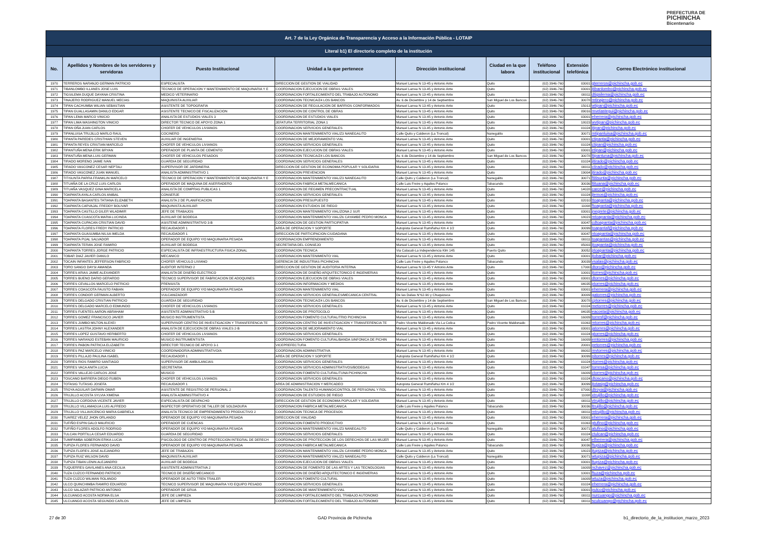PREFECTURA DE
PICHINCHA
Bicentenario
| Art. 7 de la Ley Orgánica de Transparencia y Acceso a la Información Pública - LOTAIP | | | | | | | | |
| --- | --- | --- | --- | --- | --- | --- | --- | --- |
| Literal b1) El directorio completo de la institución | | | | | | | | |
| No. | Apellidos y Nombres de los servidores y servidoras | Puesto Institucional | Unidad a la que pertenece | Dirección institucional | Ciudad en la que labora | Teléfono institucional | Extensión telefónica | Correo Electrónico institucional |
| 1970 | TERREROS NARANJO GERMAN PATRICIO | ESPECIALISTA | DIRECCION DE GESTION DE VIALIDAD | Manuel Larrea N 13-45 y Antonio Ante | Quito | (02) 3946-760 | 03001 | gterreros@pichincha.gob.ec |
| 1971 | TIBANLOMBO ILLANES JOSE LUIS | TECNICO DE OPERACION Y MANTENIMIENTO DE MAQUINARIA Y E | COORDINACION EJECUCION DE OBRAS VIALES | Manuel Larrea N 13-45 y Antonio Ante | Quito | (02) 3946-760 | 03001 | jtibanlombo@pichincha.gob.ec |
| 1972 | TIGSILEMA DUQUE DAYANA CRISTINA | MEDICO VETERINARIO | COORDINACION FORTALECIMIENTO DEL TRABAJO AUTONOMO | Manuel Larrea N 13-45 y Antonio Ante | Quito | (02) 3946-760 | 00011 | dtigsilema@pichincha.gob.ec |
| 1973 | TINAJERO RODRIGUEZ MANUEL MECIAS | MAQUINISTA AUXILIAR | COORDINACION TECNICA/Z4 LOS BANCOS | Av. 6 de Diciembre y 14 de Septiembre | San Miguel de Los Bancos | (02) 3946-760 | 30078 | mtinajero@pichincha.gob.ec |
| 1974 | TIPAN CACHUMBA WILIAN SEBASTIAN | ASISTENTE DE TOPOGRAFIA | COORDINACION DE REGULACION DE BARRIOS CONFORMADOS | Manuel Larrea N 13-45 y Antonio Ante | Quito | (02) 3946-760 | 15013 | wtipan@pichincha.gob.ec |
| 1975 | TIPAN GUALLASAMIN DANILO EDGAR | ASISTENTE TECNICO DE FISCALIZACION | COORDINACION DE CONTROL DE OBRAS | Manuel Larrea N 13-45 y Antonio Ante | Quito | (02) 3946-760 | 09016 | mvelastegui@pichincha.gob.ec |
| 1976 | TIPAN LEMA MARCO VINICIO | ANALISTA DE ESTUDIOS VIALES 3 | COORDINACION DE ESTUDIOS VIALES | Manuel Larrea N 13-45 y Antonio Ante | Quito | (02) 3946-760 | 03001 | eherrera@pichincha.gob.ec |
| 1977 | TIPAN LIMA WASHINGTON VINICIO | DIRECTOR TECNICO DE APOYO ZONA 1 | JEFATURA TERRITORIAL ZONA 1 | Manuel Larrea N 13-45 y Antonio Ante | Quito | (02) 3946-760 | 18023 | wvtipan@pichincha.gob.ec |
| 1978 | TIPAN OÑA JUAN CARLOS | CHOFER DE VEHICULOS LIVIANOS | COORDINACION SERVICIOS GENERALES | Manuel Larrea N 13-45 y Antonio Ante | Quito | (02) 3946-760 | 01024 | jtipan@pichincha.gob.ec |
| 1979 | TIPANLUISA TRUJILLO MARLO RAUL | COCINERO | COORDINACION MANTENIMIENTO VIAL/Z3 NANEGALITO | Calle Quito y Calderon (La Troncal) | Nanegalito | (02) 3946-760 | 30071 | mtipanluisa@pichincha.gob.ec |
| 1980 | TIPANTA PAREDES CRISTHIAN STEVEN | AUXILIAR DE INGENIERIA | COORDINACION DE MEJORAMIENTO VIAL | Manuel Larrea N 13-45 y Antonio Ante | Quito | (02) 3946-760 | 03001 | ctipanta@pichincha.gob.ec |
| 1981 | TIPANTA REYES CRISTIAN MARCELO | CHOFER DE VEHICULOS LIVIANOS | COORDINACION SERVICIOS GENERALES | Manuel Larrea N 13-45 y Antonio Ante | Quito | (02) 3946-760 | 01024 | ctipan@pichincha.gob.ec |
| 1982 | TIPANTUÑA MENA ERIK BRYAN | OPERADOR DE PLANTA DE CEMENTO | COORDINACION EJECUCION DE OBRAS VIALES | Manuel Larrea N 13-45 y Antonio Ante | Quito | (02) 3946-760 | 03001 | etipan@pichincha.gob.ec |
| 1983 | TIPANTUÑA MENA LUIS GERMAN | CHOFER DE VEHICULOS PESADOS | COORDINACION TECNICA/Z4 LOS BANCOS | Av. 6 de Diciembre y 14 de Septiembre | San Miguel de Los Bancos | (02) 3946-760 | 30078 | ltipantuna@pichincha.gob.ec |
| 1984 | TIRADO MORENO JAIME IVAN | GUARDIA DE SEGURIDAD | COORDINACION SERVICIOS GENERALES | Manuel Larrea N 13-45 y Antonio Ante | Quito | (02) 3946-760 | 01024 | jitirado@pichincha.gob.ec |
| 1985 | TIRADO VASCONEZ CESAR NEPTALI | SUPERVISOR DE JARDINERIA | DIRECCION DE GESTION DE ECONOMIA POPULAR Y SOLIDARIA | Manuel Larrea N 13-45 y Antonio Ante | Quito | (02) 3946-760 | 00011 | ctirado@pichincha.gob.ec |
| 1986 | TIRADO VASCONEZ JUAN MANUEL | ANALISTA ADMINISTRATIVO 1 | COORDINACION PREVENCION | Manuel Larrea N 13-45 y Antonio Ante | Quito | (02) 3946-760 | 19004 | jtirado@pichincha.gob.ec |
| 1987 | TITISUNTA PARRA FRANKLIN MARCELO | TECNICO DE OPERACION Y MANTENIMIENTO DE MAQUINARIA Y E | COORDINACION MANTENIMIENTO VIAL/Z3 NANEGALITO | Calle Quito y Calderon (La Troncal) | Nanegalito | (02) 3946-760 | 30071 | ftitisunta@pichincha.gob.ec |
| 1988 | TITUAÑA DE LA CRUZ LUIS CARLOS | OPERADOR DE MAQUINA DE ASERRADERO | COORDINACION FABRICA METALMECANICA | Calle Luis Freire y Aquiles Polanco | Tabacundo | (02) 3946-760 | 30036 | ltituana@pichincha.gob.ec |
| 1989 | TITUAÑA VASQUEZ GINA MARICELA | ANALISTA DE COMPRAS PUBLICAS 1 | COORDINACION DE REGIMEN PRECONTRACTUAL | Manuel Larrea N 13-45 y Antonio Ante | Quito | (02) 3946-760 | 14028 | carce@pichincha.gob.ec |
| 1990 | TOAPANTA AYALA CARLOS ANIBAL | CONSERJE | COORDINACION SERVICIOS GENERALES | Manuel Larrea N 13-45 y Antonio Ante | Quito | (02) 3946-760 | 01024 | jlemos@pichincha.gob.ec |
| 1991 | TOAPANTA BASANTES TATIANA ELIZABETH | ANALISTA 2 DE PLANIFICACION | COORDINACION PRESUPUESTO | Manuel Larrea N 13-45 y Antonio Ante | Quito | (02) 3946-760 | 02010 | ttoapanta@pichincha.gob.ec |
| 1992 | TOAPANTA CARVAJAL FREDDY BOLIVAR | MAQUINISTA AUXILIAR | COORDINACION ESTUDIOS DE RIEGO | Manuel Larrea N 13-45 y Antonio Ante | Quito | (02) 3946-760 | 11008 | ftoapanta@pichincha.gob.ec |
| 1993 | TOAPANTA CASTILLO GILER WLADIMIR | JEFE DE TRABAJOS | COORDINACION MANTENIMIENTO VIAL/ZONA 2 SUR | Manuel Larrea N 13-45 y Antonio Ante | Quito | (02) 3946-760 | 03001 | jnegrete@pichincha.gob.ec |
| 1994 | TOAPANTA CUASCOTA MARIA LUCINDA | AUXILIAR DE BODEGA | COORDINACION MANTENIMIENTO VIAL/Z6 CAYAMBE PEDRO MONCA | Manuel Larrea N 13-45 y Antonio Ante | Quito | (02) 3946-760 | 18023 | mtoapanta@pichincha.gob.ec |
| 1995 | TOAPANTA CUPACAN CRISTIAN DAVID | ASISTENE ADMINISTRATIVO 3-B | COORDINACION DE GESTION PARTICIPATIVA | Manuel Larrea N 13-45 y Antonio Ante | Quito | (02) 3946-760 | 00047 | cdtoapanta@pichincha.gob.ec |
| 1996 | TOAPANTA FLORES FREDY PATRICIO | RECAUDADOR 1 | AREA DE OPERACION Y SOPORTE | Autopista General Rumiñahui Km 4 1/2 | Quito | (02) 3946-760 | 30099 | toapantaf@pichincha.gob.ec |
| 1997 | TOAPANTA GUASUMBA NILSA IMELDA | RECAUDADOR 1 | DIRECCION DE PARTICIPACION CIUDADANA | Manuel Larrea N 13-45 y Antonio Ante | Quito | (02) 3946-760 | 00047 | ntoapanta@pichincha.gob.ec |
| 1998 | TOAPANTA PIJAL SALVADOR | OPERADOR DE EQUIPO Y/O MAQUINARIA PESADA | COORDINACION EMPRENDIMIENTO | Manuel Larrea N 13-45 y Antonio Ante | Quito | (02) 3946-760 | 00011 | toapantas@pichincha.gob.ec |
| 1999 | TOAPANTA TERAN JOSE RAMIRO | AUXILIAR DE BODEGA | SECRETARIA DEL CONSEJO | Manuel Larrea N 13-45 y Antonio Ante | Quito | (02) 3946-760 | 05003 | jtoapanta@pichincha.gob.ec |
| 2000 | TOAPANTA TORRES JORGE PATRICIO | ESPECIALISTA DE INFRAESTRUCTURA FISICA ZONAL | COORDINACION TECNICA | Via Calacali-La Independencia Klm 145 | Puerto Quito | (02) 3946-760 | 30052 | ptoapanta@pichincha.gob.ec |
| 2001 | TOBAR DIAZ JAVIER DANILO | MECANICO | COORDINACION MANTENIMIENTO VIAL | Manuel Larrea N 13-45 y Antonio Ante | Quito | (02) 3946-760 | 03001 | jtobar@pichincha.gob.ec |
| 2002 | TOCAIN INFANTES JEFFERSON FABRICIO | CHOFER VEHICULO LIVIANO | GERENCIA DE INDUSTRIAS PICHINCHA | Calle Luis Freire y Aquiles Polanco | Tabacundo | (02) 3946-760 | 30039 | vsalas@pichincha.gob.ec |
| 2003 | TORO SANGO DAYSI AMANDA | AUDITOR INTERNO 2 | DIRECCION DE GESTION DE AUDITORIA INTERNA | Manuel Larrea N 13-45 Y Antonio Ante | Quito | (02) 3946-760 | 17000 | dtoro@pichincha.gob.ec |
| 2004 | TORRES ARIAS JAIME ALEXANDER | ANALISTA DE DISEÑO ELECTRICO | COORDINACION DE DISEÑO ARQUITECTONICO E INGENIERIAS | Manuel Larrea N 13-45 y Antonio Ante | Quito | (02) 3946-760 | 10001 | jtorres@pichincha.gob.ec |
| 2005 | TORRES BUENO DARIO GERARDO | TECNICO SUPERVISOR DE FABRICACION DE ADOQUINES | COORDINACION EJECUCION DE OBRAS VIALES | Manuel Larrea N 13-45 y Antonio Ante | Quito | (02) 3946-760 | 03001 | dtorres@pichincha.gob.ec |
| 2006 | TORRES CEVALLOS MARCELO PATRICIO | PRENSISTA | COORDINACION INFORMACION Y MEDIOS | Manuel Larrea N 13-45 y Antonio Ante | Quito | (02) 3946-760 | 04035 | ptorres@pichincha.gob.ec |
| 2007 | TORRES COASCOTA FAUSTO FABIAN | OPERADOR DE EQUIPO Y/O MAQUINARIA PESADA | COORDINACION MANTENIMIENTO VIAL | Manuel Larrea N 13-45 y Antonio Ante | Quito | (02) 3946-760 | 03001 | eherrera@pichincha.gob.ec |
| 2008 | TORRES CONDOR GERMAN ALBERTO | VULCANIZADOR | COORDINACION SERVICIOS GENERALES/MECANICA CENTRAL | De las Dalias N°62-90 y Chuquizaca | Quito | (02) 3946-760 | 30009 | gatorres@pichincha.gob.ec |
| 2009 | TORRES DELGADO CRISTIAN PATRICIO | GUARDIA DE SEGURIDAD | COORDINACION TECNICA/Z4 LOS BANCOS | Av. 6 de Diciembre y 14 de Septiembre | San Miguel de Los Bancos | (02) 3946-760 | 30078 | cptorres@pichincha.gob.ec |
| 2010 | TORRES DELGADO MARCELO EDMUNDO | CHOFER DE VEHICULOS LIVIANOS | COORDINACION SERVICIOS GENERALES | Manuel Larrea N 13-45 y Antonio Ante | Quito | (02) 3946-760 | 01024 | metorres@pichincha.gob.ec |
| 2011 | TORRES FUENTES AARON ABRAHAM | ASISTENTE ADMINISTRATIVO 5-B | COORDINACION DE PROTOCOLO | Manuel Larrea N 13-45 y Antonio Ante | Quito | (02) 3946-760 | 04035 | eacosta@pichincha.gob.ec |
| 2012 | TORRES GOMEZ FRANCISCO JAVIER | MUSICO INSTRUMENTISTA | COORDINACION FOMENTO CULTURAL/TRIO PICHINCHA | Manuel Larrea N 13-45 y Antonio Ante | Quito | (02) 3946-760 | 16009 | torresf@pichincha.gob.ec |
| 2013 | TORRES JUMBO MILTON ALEXEI | SUPERVISOR CENTRO DE INVESTIGACION Y TRANSFERENCIA TE | COORDINACION CENTRO DE INVESTIGACION Y TRANSFERENCIA TE | Pedro Vicente Maldonado Via La Celica | Pedro Vicente Maldonado | (02) 3946-760 | 01063 | mtorres@pichincha.gob.ec |
| 2014 | TORRES LASTRA JOHNY ALEXANDER | ANALISTA DE EJECUCION DE OBRAS VIALES 2-B | COORDINACION DE MEJORAMIENTO VIAL | Manuel Larrea N 13-45 y Antonio Ante | Quito | (02) 3946-760 | 03001 | jatorres@pichincha.gob.ec |
| 2015 | TORRES LOPEZ GUSTAVO HERIBERTO | CHOFER DE VEHICULOS LIVIANOS | COORDINACION SERVICIOS GENERALES | Manuel Larrea N 13-45 y Antonio Ante | Quito | (02) 3946-760 | 01024 | gtorres@pichincha.gob.ec |
| 2016 | TORRES NARANJO ESTEBAN MAURICIO | MUSICO INSTRUMENTISTA | COORDINACION FOMENTO CULTURAL/BANDA SINFONICA DE PICHIN | Manuel Larrea N 13-45 y Antonio Ante | Quito | (02) 3946-760 | 16009 | emtorres@pichincha.gob.ec |
| 2017 | TORRES PABON PATRICIA ELIZABETH | DIRECTOR TECNICO DE APOYO 3-1 | VICEPREFECTURA | Manuel Larrea N 13-45 y Antonio Ante | Quito | (02) 3946-760 | 20001 | petorres@pichincha.gob.ec |
| 2018 | TORRES PAZ MARCELO VINICIO | COORDINADOR/A ADMINISTRATIVO/A | COORDINACION ADMINISTRATIVA | Manuel Larrea N 13-45 y Antonio Ante | Quito | (02) 3946-760 | 06002 | mvtorres@pichincha.gob.ec |
| 2019 | TORRES PILLAJO PAULINA ISABEL | RECAUDADOR 1 | AREA DE OPERACION Y SOPORTE | Autopista General Rumiñahui Km 4 1/2 | Quito | (02) 3946-760 | 30099 | pitorres@pichincha.gob.ec |
| 2020 | TORRES RIOS RAMIRO SANTIAGO | SUPERVISOR DE AMBULANCIAS | COORDINACION SERVICIOS GENERALES | Manuel Larrea N 13-45 y Antonio Ante | Quito | (02) 3946-760 | 01024 | rtorres@pichincha.gob.ec |
| 2021 | TORRES VACA ANITA LUCIA | SECRETARIA | COORDINACION SERVICIOS ADMINISTRATIVOS/BODEGAS | Manuel Larrea N 13-45 y Antonio Ante | Quito | (02) 3946-760 | 01047 | torresa@pichincha.gob.ec |
| 2022 | TORRES VALLEJO CARLOS JOSE | MUSICO | COORDINACION FOMENTO CULTURAL/TUNA PICHINCHA | Manuel Larrea N 13-45 y Antonio Ante | Quito | (02) 3946-760 | 16009 | ctorres@pichincha.gob.ec |
| 2023 | TOSCANO BARRERA DIEGO RUBEN | CHOFER DE VEHICULOS LIVIANOS | COORDINACION SERVICIOS GENERALES | Manuel Larrea N 13-45 y Antonio Ante | Quito | (02) 3946-760 | 01024 | dtoscano@pichincha.gob.ec |
| 2024 | TOTASIG TUTASIG JOSEFA | RECAUDADOR 1 | AREA DE ADMINISTRACION Y MERCADEO | Autopista General Rumiñahui Km 4 1/2 | Quito | (02) 3946-760 | 30099 | jtotasig@pichincha.gob.ec |
| 2025 | TROYA AGUILAR DARWIN OMAR | ASISTENTE DE REGISTRO DE PERSONAL 2 | COORDINACION TALENTO HUMANO/CONTROL DE PERSONAL Y ROL | Manuel Larrea N 13-45 y Antonio Ante | Quito | (02) 3946-760 | 07000 | dtroya@pichincha.gob.ec |
| 2026 | TRUJILLO ACOSTA SYLVIA XIMENA | ANALISTA ADMINISTRATIVO 4 | COORDINACION DE ESTUDIOS DE RIEGO | Manuel Larrea N 13-45 y Antonio Ante | Quito | (02) 3946-760 | 11008 | xtrujillo@pichincha.gob.ec |
| 2027 | TRUJILLO CORDOVA VICENTE JAVIER | ESPECIALISTA DE DESPACHO | DIRECCION DE GESTION DE ECONOMIA POPULAR Y SOLIDARIA | Manuel Larrea N 13-45 y Antonio Ante | Quito | (02) 3946-760 | 00011 | vtrujillo@pichincha.gob.ec |
| 2028 | TRUJILLO VILLAMAGUA LUIS ALFREDO | INSPECTOR OPERATIVO DE TALLER DE SOLDADURA | COORDINACION FABRICA METALMECANICA | Calle Luis Freire y Aquiles Polanco | Tabacundo | (02) 3946-760 | 30036 | ltrujillo@pichincha.gob.ec |
| 2029 | TRUJILLO VILLAVICENCIO MARIA GABRIELA | ANALISTA TECNICO DE EMPRENDIMIENTO PRODUCTIVO 2 | COORDINACION TECNICA DE PROCESOS | Manuel Larrea N 13-45 y Antonio Ante | Quito | (02) 3946-760 | 00011 | mtrujillo@pichincha.gob.ec |
| 2030 | TUAREZ VELEZ JHON ORLANDO | OPERADOR DE EQUIPO Y/O MAQUINARIA PESADA | DIRECCION DE VIALIDAD | Manuel Larrea N 13-45 y Antonio Ante | Quito | (02) 3946-760 | 03001 | eherrera@pichincha.gob.ec |
| 2031 | TUFIÑO ESPIN GALO MAURICIO | OPERADOR DE CUENCAS | COORDINACION FOMENTO PRODUCTIVO | Manuel Larrea N 13-45 y Antonio Ante | Quito | (02) 3946-760 | 01063 | gtufino@pichincha.gob.ec |
| 2032 | TUFIÑO FLORES ADOLFO RODRIGO | OPERADOR DE EQUIPO Y/O MAQUINARIA PESADA | COORDINACION MANTENIMIENTO VIAL/Z3 NANEGALITO | Calle Quito y Calderon (La Troncal) | Nanegalito | (02) 3946-760 | 30071 | atufino@pichincha.gob.ec |
| 2033 | TULCAN PORTILLA CESAR EDUARDO | GUARDIA DE SEGURIDAD | COORDINACION SERVICIOS GENERALES | Manuel Larrea N 13-45 y Antonio Ante | Quito | (02) 3946-760 | 01024 | ctulcan@pichincha.gob.ec |
| 2034 | TUMIPAMBA SOBERON ERIKA LUCIA | PSICOLOGO DE CENTRO DE PROTECCION INTEGRAL DE DERECH | COORDINACION DE PROTECCION DE LOS DERECHOS DE LAS MUJER | Manuel Larrea N 13-45 y Antonio Ante | Quito | (02) 3946-760 | 00047 | elherrera@pichincha.gob.ec |
| 2035 | TUPIZA FLORES FERNANDO DAVID | OPERADOR DE EQUIPO Y/O MAQUINARIA PESADA | COORDINACION FABRICA METALMECANICA | Calle Luis Freire y Aquiles Polanco | Tabacundo | (02) 3946-760 | 30036 | ftupiza@pichincha.gob.ec |
| 2036 | TUPIZA FLORES JOSE ALEJANDRO | JEFE DE TRABAJOS | COORDINACION MANTENIMIENTO VIAL/Z6 CAYAMBE PEDRO MONCA | Manuel Larrea N 13-45 y Antonio Ante | Quito | (02) 3946-760 | 18023 | jtupiza@pichincha.gob.ec |
| 2037 | TUPIZA RUIZ WILSON DAVID | MAQUINISTA AUXILIAR | COORDINACION MANTENIMIENTO VIAL/Z3 NANEGALITO | Calle Quito y Calderon (La Troncal) | Nanegalito | (02) 3946-760 | 30071 | wtupiza@pichincha.gob.ec |
| 2038 | TUPIZA TIBAN LENIN ALEJANDRO | AUXILIAR DE BODEGA | COORDINACION EJECUCION DE OBRAS VIALES | Manuel Larrea N 13-45 y Antonio Ante | Quito | (02) 3946-760 | 03001 | ltupiza@pichincha.gob.ec |
| 2039 | TUQUERRES GAVILANES ANA CECILIA | ASISTENTE ADMINISTRATIVA 2 | COORDINACION DE FOMENTO DE LAS ARTES Y LAS TECNOLOGIAS | Manuel Larrea N 13-45 y Antonio Ante | Quito | (02) 3946-760 | 16009 | nchavez@pichincha.gob.ec |
| 2040 | TUZA CUZCO FERNANDO PATRICIO | TECNICO DE DISEÑO MECANICO | COORDINACION DE DISEÑO ARQUITECTONICO E INGENIERIAS | Manuel Larrea N 13-45 y Antonio Ante | Quito | (02) 3946-760 | 10001 | ftuza@pichincha.gob.ec |
| 2041 | TUZA CUZCO WILMAN ROLANDO | OPERADOR DE AUTO TREN TRAILER | COORDINACION FOMENTO CULTURAL | Manuel Larrea N 13-45 y Antonio Ante | Quito | (02) 3946-760 | 16009 | wtuza@pichincha.gob.ec |
| 2042 | ULCO QUINCHIMBA RAMIRO EDUARDO | TECNICO SUPERVISOR DE MAQUINARIA Y/O EQUIPO PESADO | COORDINACION SERVICIOS GENERALES | Manuel Larrea N 13-45 y Antonio Ante | Quito | (02) 3946-760 | 01024 | eherrera@pichincha.gob.ec |
| 2043 | ULCO SALAZAR PATRICIO ANTONIO | OPERADOR DE GRUA | COORDINACION DE MANTENIMIENTO VIAL | Manuel Larrea N 13-45 y Antonio Ante | Quito | (02) 3946-760 | 03001 | pulco@pichincha.gob.ec |
| 2044 | ULCUANGO ACOSTA NORMA ELSA | JEFE DE LIMPIEZA | COORDINACION FORTALECIMIENTO DEL TRABAJO AUTONOMO | Manuel Larrea N 13-45 y Antonio Ante | Quito | (02) 3946-760 | 00011 | nurcuango@pichincha.gob.ec |
| 2045 | ULCUANGO ACOSTA SEGUNDO CARLOS | JEFE DE LIMPIEZA | COORDINACION FORTALECIMIENTO DEL TRABAJO AUTONOMO | Manuel Larrea N 13-45 y Antonio Ante | Quito | (02) 3946-760 | 00011 | sculcuango@pichincha.gob.ec |
27 de 30 GAD Provincia de Pichincha b1_directorio_de_la_institucion_marzo_2023